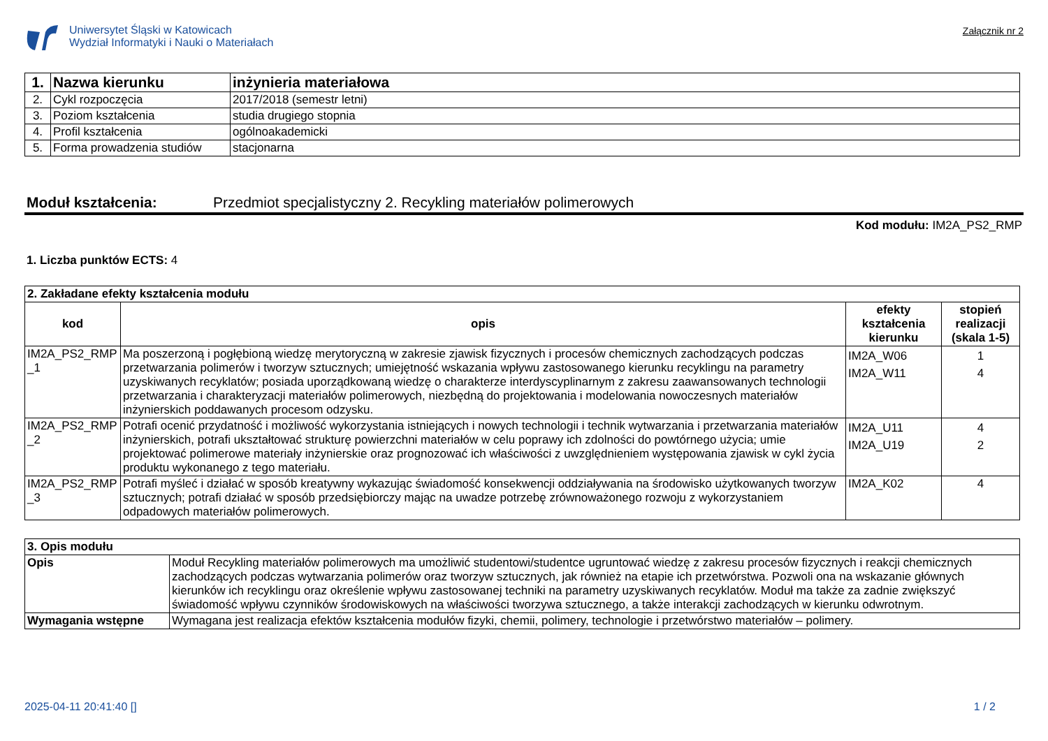Uniwersytet Śląski w Katowicach
Wydział Informatyki i Nauki o Materiałach
Załącznik nr 2
| 1. | Nazwa kierunku | inżynieria materiałowa |
| 2. | Cykl rozpoczęcia | 2017/2018 (semestr letni) |
| 3. | Poziom kształcenia | studia drugiego stopnia |
| 4. | Profil kształcenia | ogólnoakademicki |
| 5. | Forma prowadzenia studiów | stacjonarna |
Moduł kształcenia: Przedmiot specjalistyczny 2. Recykling materiałów polimerowych
Kod modułu: IM2A_PS2_RMP
1. Liczba punktów ECTS: 4
| 2. Zakładane efekty kształcenia modułu | | | |
| kod | opis | efekty kształcenia kierunku | stopień realizacji (skala 1-5) |
| IM2A_PS2_RMP _1 | Ma poszerzoną i pogłębioną wiedzę merytoryczną w zakresie zjawisk fizycznych i procesów chemicznych zachodzących podczas przetwarzania polimerów i tworzyw sztucznych; umiejętność wskazania wpływu zastosowanego kierunku recyklingu na parametry uzyskiwanych recyklatów; posiada uporządkowaną wiedzę o charakterze interdyscyplinarnym z zakresu zaawansowanych technologii przetwarzania i charakteryzacji materiałów polimerowych, niezbędną do projektowania i modelowania nowoczesnych materiałów inżynierskich poddawanych procesom odzysku. | IM2A_W06 IM2A_W11 | 1 4 |
| IM2A_PS2_RMP _2 | Potrafi ocenić przydatność i możliwość wykorzystania istniejących i nowych technologii i technik wytwarzania i przetwarzania materiałów inżynierskich, potrafi ukształtować strukturę powierzchni materiałów w celu poprawy ich zdolności do powtórnego użycia; umie projektować polimerowe materiały inżynierskie oraz prognozować ich właściwości z uwzględnieniem występowania zjawisk w cykl życia produktu wykonanego z tego materiału. | IM2A_U11 IM2A_U19 | 4 2 |
| IM2A_PS2_RMP _3 | Potrafi myśleć i działać w sposób kreatywny wykazując świadomość konsekwencji oddziaływania na środowisko użytkowanych tworzyw sztucznych; potrafi działać w sposób przedsiębiorczy mając na uwadze potrzebę zrównoważonego rozwoju z wykorzystaniem odpadowych materiałów polimerowych. | IM2A_K02 | 4 |
| 3. Opis modułu | |
| Opis | Moduł Recykling materiałów polimerowych ma umożliwić studentowi/studentce ugruntować wiedzę z zakresu procesów fizycznych i reakcji chemicznych zachodzących podczas wytwarzania polimerów oraz tworzyw sztucznych, jak również na etapie ich przetwórstwa. Pozwoli ona na wskazanie głównych kierunków ich recyklingu oraz określenie wpływu zastosowanej techniki na parametry uzyskiwanych recyklatów. Moduł ma także za zadnie zwiększyć świadomość wpływu czynników środowiskowych na właściwości tworzywa sztucznego, a także interakcji zachodzących w kierunku odwrotnym. |
| Wymagania wstępne | Wymagana jest realizacja efektów kształcenia modułów fizyki, chemii, polimery, technologie i przetwórstwo materiałów – polimery. |
2025-04-11 20:41:40 [] 1 / 2